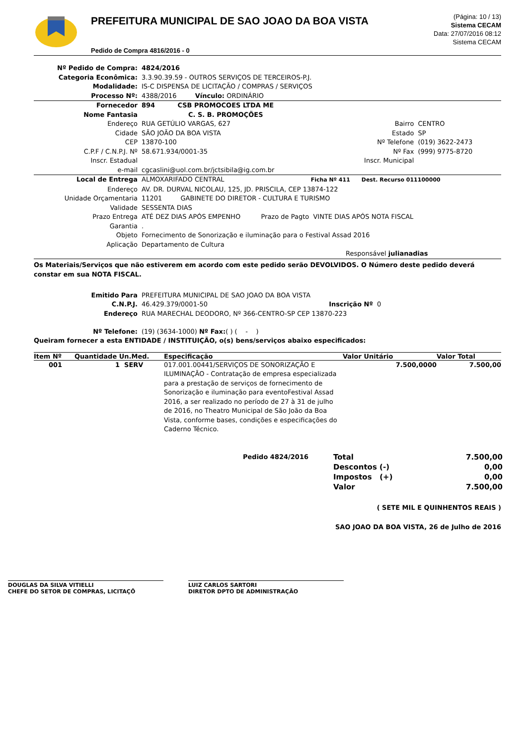PREFEITURA MUNICIPAL DE SAO JOAO DA BOA VISTA
Pedido de Compra 4816/2016 - 0
(Página: 10 / 13)
Sistema CECAM
Data: 27/07/2016 08:12
Sistema CECAM
| Nº Pedido de Compra: | 4824/2016 |
| Categoria Econômica: | 3.3.90.39.59 - OUTROS SERVIÇOS DE TERCEIROS-P.J. |
| Modalidade: | IS-C DISPENSA DE LICITAÇÃO / COMPRAS / SERVIÇOS |
| Processo Nº: | 4388/2016 Vínculo: ORDINÁRIO |
| Fornecedor | 894 CSB PROMOCOES LTDA ME | | |
| Nome Fantasia | C. S. B. PROMOÇÕES | | |
| Endereço | RUA GETÚLIO VARGAS, 627 | Bairro | CENTRO |
| Cidade | SÃO JOÃO DA BOA VISTA | Estado | SP |
| CEP | 13870-100 | Nº Telefone | (019) 3622-2473 |
| C.P.F / C.N.P.J. Nº | 58.671.934/0001-35 | Nº Fax | (999) 9775-8720 |
| Inscr. Estadual | | Inscr. Municipal | |
| e-mail | cgcaslini@uol.com.br/jctsibila@ig.com.br | | |
| Local de Entrega | ALMOXARIFADO CENTRAL Ficha Nº 411 Dest. Recurso 011100000 |
| Endereço | AV. DR. DURVAL NICOLAU, 125, JD. PRISCILA, CEP 13874-122 |
| Unidade Orçamentaria | 11201 GABINETE DO DIRETOR - CULTURA E TURISMO |
| Validade | SESSENTA DIAS |
| Prazo Entrega | ATÉ DEZ DIAS APÓS EMPENHO Prazo de Pagto VINTE DIAS APÓS NOTA FISCAL |
| Garantia | . |
| Objeto | Fornecimento de Sonorização e iluminação para o Festival Assad 2016 |
| Aplicação | Departamento de Cultura |
| | Responsável julianadias |
Os Materiais/Serviços que não estiverem em acordo com este pedido serão DEVOLVIDOS. O Número deste pedido deverá constar em sua NOTA FISCAL.
| Emitido Para | PREFEITURA MUNICIPAL DE SAO JOAO DA BOA VISTA |
| C.N.P.J. | 46.429.379/0001-50 Inscrição Nº 0 |
| Endereço | RUA MARECHAL DEODORO, Nº 366-CENTRO-SP CEP 13870-223 |
| Nº Telefone: | (19) (3634-1000) Nº Fax: ( ) ( - ) |
Queiram fornecer a esta ENTIDADE / INSTITUIÇÃO, o(s) bens/serviços abaixo especificados:
| Item Nº | Quantidade Un.Med. | Especificação | Valor Unitário | Valor Total |
| --- | --- | --- | --- | --- |
| 001 | 1 SERV | 017.001.00441/SERVIÇOS DE SONORIZAÇÃO E ILUMINAÇÃO - Contratação de empresa especializada para a prestação de serviços de fornecimento de Sonorização e iluminação para eventoFestival Assad 2016, a ser realizado no período de 27 à 31 de julho de 2016, no Theatro Municipal de São João da Boa Vista, conforme bases, condições e especificações do Caderno Técnico. | 7.500,0000 | 7.500,00 |
| Pedido 4824/2016 | Total | 7.500,00 |
| | Descontos (-) | 0,00 |
| | Impostos (+) | 0,00 |
| | Valor | 7.500,00 |
( SETE MIL E QUINHENTOS REAIS )
SAO JOAO DA BOA VISTA, 26 de Julho de 2016
DOUGLAS DA SILVA VITIELLI
CHEFE DO SETOR DE COMPRAS, LICITAÇÕ
LUIZ CARLOS SARTORI
DIRETOR DPTO DE ADMINISTRAÇÃO